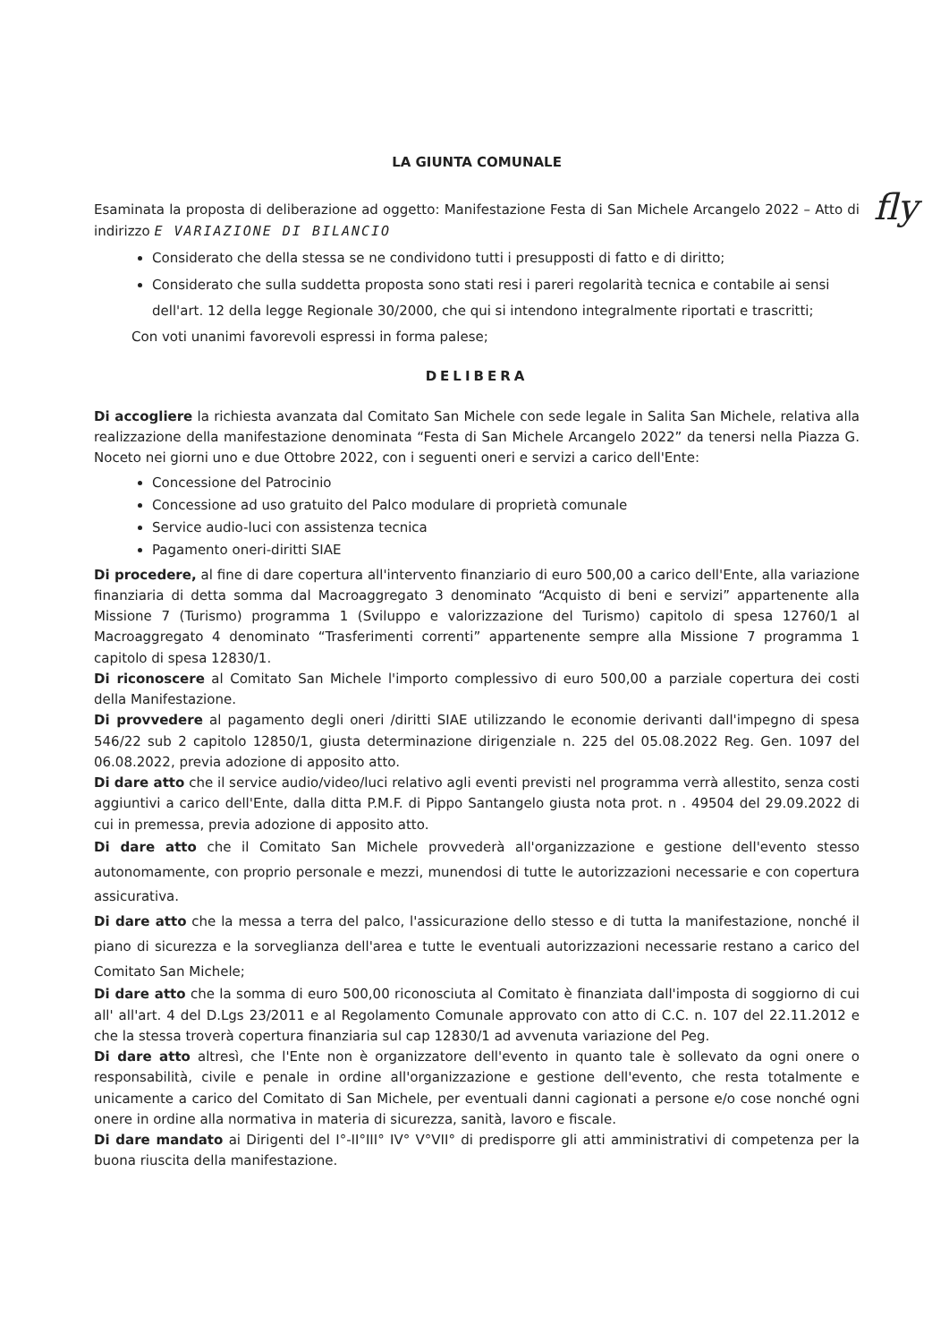fly
LA GIUNTA COMUNALE
Esaminata la proposta di deliberazione ad oggetto: Manifestazione Festa di San Michele Arcangelo 2022 – Atto di indirizzo E VARIAZIONE DI BILANCIO
Considerato che della stessa se ne condividono tutti i presupposti di fatto e di diritto;
Considerato che sulla suddetta proposta sono stati resi i pareri regolarità tecnica e contabile ai sensi dell'art. 12 della legge Regionale 30/2000, che qui si intendono integralmente riportati e trascritti;
Con voti unanimi favorevoli espressi in forma palese;
DELIBERA
Di accogliere la richiesta avanzata dal Comitato San Michele con sede legale in Salita San Michele, relativa alla realizzazione della manifestazione denominata “Festa di San Michele Arcangelo 2022” da tenersi nella Piazza G. Noceto nei giorni uno e due Ottobre 2022, con i seguenti oneri e servizi a carico dell'Ente:
Concessione del Patrocinio
Concessione ad uso gratuito del Palco modulare di proprietà comunale
Service audio-luci con assistenza tecnica
Pagamento oneri-diritti SIAE
Di procedere, al fine di dare copertura all'intervento finanziario di euro 500,00 a carico dell'Ente, alla variazione finanziaria di detta somma dal Macroaggregato 3 denominato “Acquisto di beni e servizi” appartenente alla Missione 7 (Turismo) programma 1 (Sviluppo e valorizzazione del Turismo) capitolo di spesa 12760/1 al Macroaggregato 4 denominato “Trasferimenti correnti” appartenente sempre alla Missione 7 programma 1 capitolo di spesa 12830/1.
Di riconoscere al Comitato San Michele l'importo complessivo di euro 500,00 a parziale copertura dei costi della Manifestazione.
Di provvedere al pagamento degli oneri /diritti SIAE utilizzando le economie derivanti dall'impegno di spesa 546/22 sub 2 capitolo 12850/1, giusta determinazione dirigenziale n. 225 del 05.08.2022 Reg. Gen. 1097 del 06.08.2022, previa adozione di apposito atto.
Di dare atto che il service audio/video/luci relativo agli eventi previsti nel programma verrà allestito, senza costi aggiuntivi a carico dell'Ente, dalla ditta P.M.F. di Pippo Santangelo giusta nota prot. n . 49504 del 29.09.2022 di cui in premessa, previa adozione di apposito atto.
Di dare atto che il Comitato San Michele provvederà all'organizzazione e gestione dell'evento stesso autonomamente, con proprio personale e mezzi, munendosi di tutte le autorizzazioni necessarie e con copertura assicurativa.
Di dare atto che la messa a terra del palco, l'assicurazione dello stesso e di tutta la manifestazione, nonché il piano di sicurezza e la sorveglianza dell'area e tutte le eventuali autorizzazioni necessarie restano a carico del Comitato San Michele;
Di dare atto che la somma di euro 500,00 riconosciuta al Comitato è finanziata dall'imposta di soggiorno di cui all' all'art. 4 del D.Lgs 23/2011 e al Regolamento Comunale approvato con atto di C.C. n. 107 del 22.11.2012 e che la stessa troverà copertura finanziaria sul cap 12830/1 ad avvenuta variazione del Peg.
Di dare atto altresì, che l'Ente non è organizzatore dell'evento in quanto tale è sollevato da ogni onere o responsabilità, civile e penale in ordine all'organizzazione e gestione dell'evento, che resta totalmente e unicamente a carico del Comitato di San Michele, per eventuali danni cagionati a persone e/o cose nonché ogni onere in ordine alla normativa in materia di sicurezza, sanità, lavoro e fiscale.
Di dare mandato ai Dirigenti del I°-II°III° IV° V°VII° di predisporre gli atti amministrativi di competenza per la buona riuscita della manifestazione.